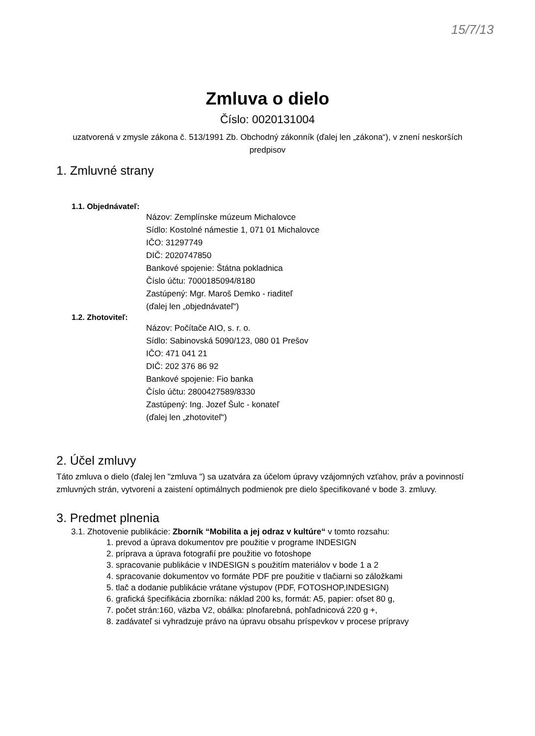15/7/13
Zmluva o dielo
Číslo: 0020131004
uzatvorená v zmysle zákona č. 513/1991 Zb. Obchodný zákonník (ďalej len „zákona“), v znení neskorších predpisov
1. Zmluvné strany
1.1. Objednávateľ:
Názov: Zemplínske múzeum Michalovce
Sídlo: Kostolné námestie 1, 071 01 Michalovce
IČO: 31297749
DIČ: 2020747850
Bankové spojenie: Štátna pokladnica
Číslo účtu: 7000185094/8180
Zastúpený: Mgr. Maroš Demko - riaditeľ
(ďalej len „objednávateľ“)
1.2. Zhotoviteľ:
Názov: Počítače AIO, s. r. o.
Sídlo: Sabinovská 5090/123, 080 01 Prešov
IČO: 471 041 21
DIČ: 202 376 86 92
Bankové spojenie: Fio banka
Číslo účtu: 2800427589/8330
Zastúpený: Ing. Jozef Šulc - konateľ
(ďalej len „zhotoviteľ“)
2. Účel zmluvy
Táto zmluva o dielo (ďalej len "zmluva ") sa uzatvára za účelom úpravy vzájomných vzťahov, práv a povinností zmluvných strán, vytvorení a zaistení optimálnych podmienok pre dielo špecifikované v bode 3. zmluvy.
3. Predmet plnenia
3.1. Zhotovenie publikácie: Zborník “Mobilita a jej odraz v kultúre“ v tomto rozsahu:
1. prevod a úprava dokumentov pre použitie v programe INDESIGN
2. príprava a úprava fotografií pre použitie vo fotoshope
3. spracovanie publikácie v INDESIGN s použitím materiálov v bode 1 a 2
4. spracovanie dokumentov vo formáte PDF pre použitie v tlačiarni so záložkami
5. tlač a dodanie publikácie vrátane výstupov (PDF, FOTOSHOP,INDESIGN)
6. grafická špecifikácia zborníka: náklad 200 ks, formát: A5, papier: ofset 80 g,
7. počet strán:160, väzba V2, obálka: plnofarebná, pohľadnicová 220 g +,
8. zadávateľ si vyhradzuje právo na úpravu obsahu príspevkov v procese prípravy